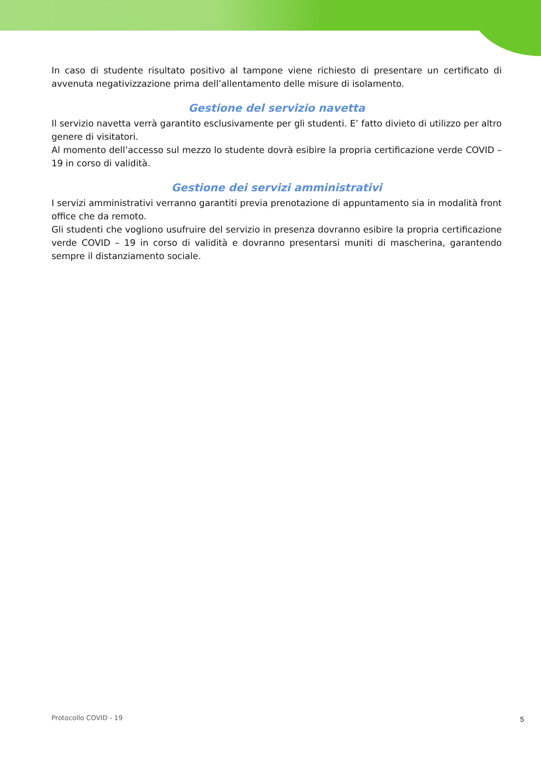In caso di studente risultato positivo al tampone viene richiesto di presentare un certificato di avvenuta negativizzazione prima dell’allentamento delle misure di isolamento.
Gestione del servizio navetta
Il servizio navetta verrà garantito esclusivamente per gli studenti. E’ fatto divieto di utilizzo per altro genere di visitatori.
Al momento dell’accesso sul mezzo lo studente dovrà esibire la propria certificazione verde COVID – 19 in corso di validità.
Gestione dei servizi amministrativi
I servizi amministrativi verranno garantiti previa prenotazione di appuntamento sia in modalità front office che da remoto.
Gli studenti che vogliono usufruire del servizio in presenza dovranno esibire la propria certificazione verde COVID – 19 in corso di validità e dovranno presentarsi muniti di mascherina, garantendo sempre il distanziamento sociale.
Protocollo COVID - 19 5